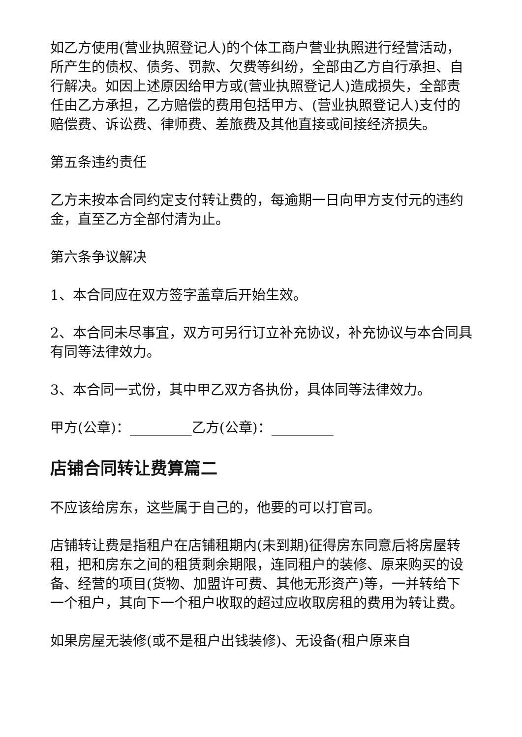如乙方使用(营业执照登记人)的个体工商户营业执照进行经营活动，所产生的债权、债务、罚款、欠费等纠纷，全部由乙方自行承担、自行解决。如因上述原因给甲方或(营业执照登记人)造成损失，全部责任由乙方承担，乙方赔偿的费用包括甲方、(营业执照登记人)支付的赔偿费、诉讼费、律师费、差旅费及其他直接或间接经济损失。
第五条违约责任
乙方未按本合同约定支付转让费的，每逾期一日向甲方支付元的违约金，直至乙方全部付清为止。
第六条争议解决
1、本合同应在双方签字盖章后开始生效。
2、本合同未尽事宜，双方可另行订立补充协议，补充协议与本合同具有同等法律效力。
3、本合同一式份，其中甲乙双方各执份，具体同等法律效力。
甲方(公章)：_________乙方(公章)：_________
店铺合同转让费算篇二
不应该给房东，这些属于自己的，他要的可以打官司。
店铺转让费是指租户在店铺租期内(未到期)征得房东同意后将房屋转租，把和房东之间的租赁剩余期限，连同租户的装修、原来购买的设备、经营的项目(货物、加盟许可费、其他无形资产)等，一并转给下一个租户，其向下一个租户收取的超过应收取房租的费用为转让费。
如果房屋无装修(或不是租户出钱装修)、无设备(租户原来自